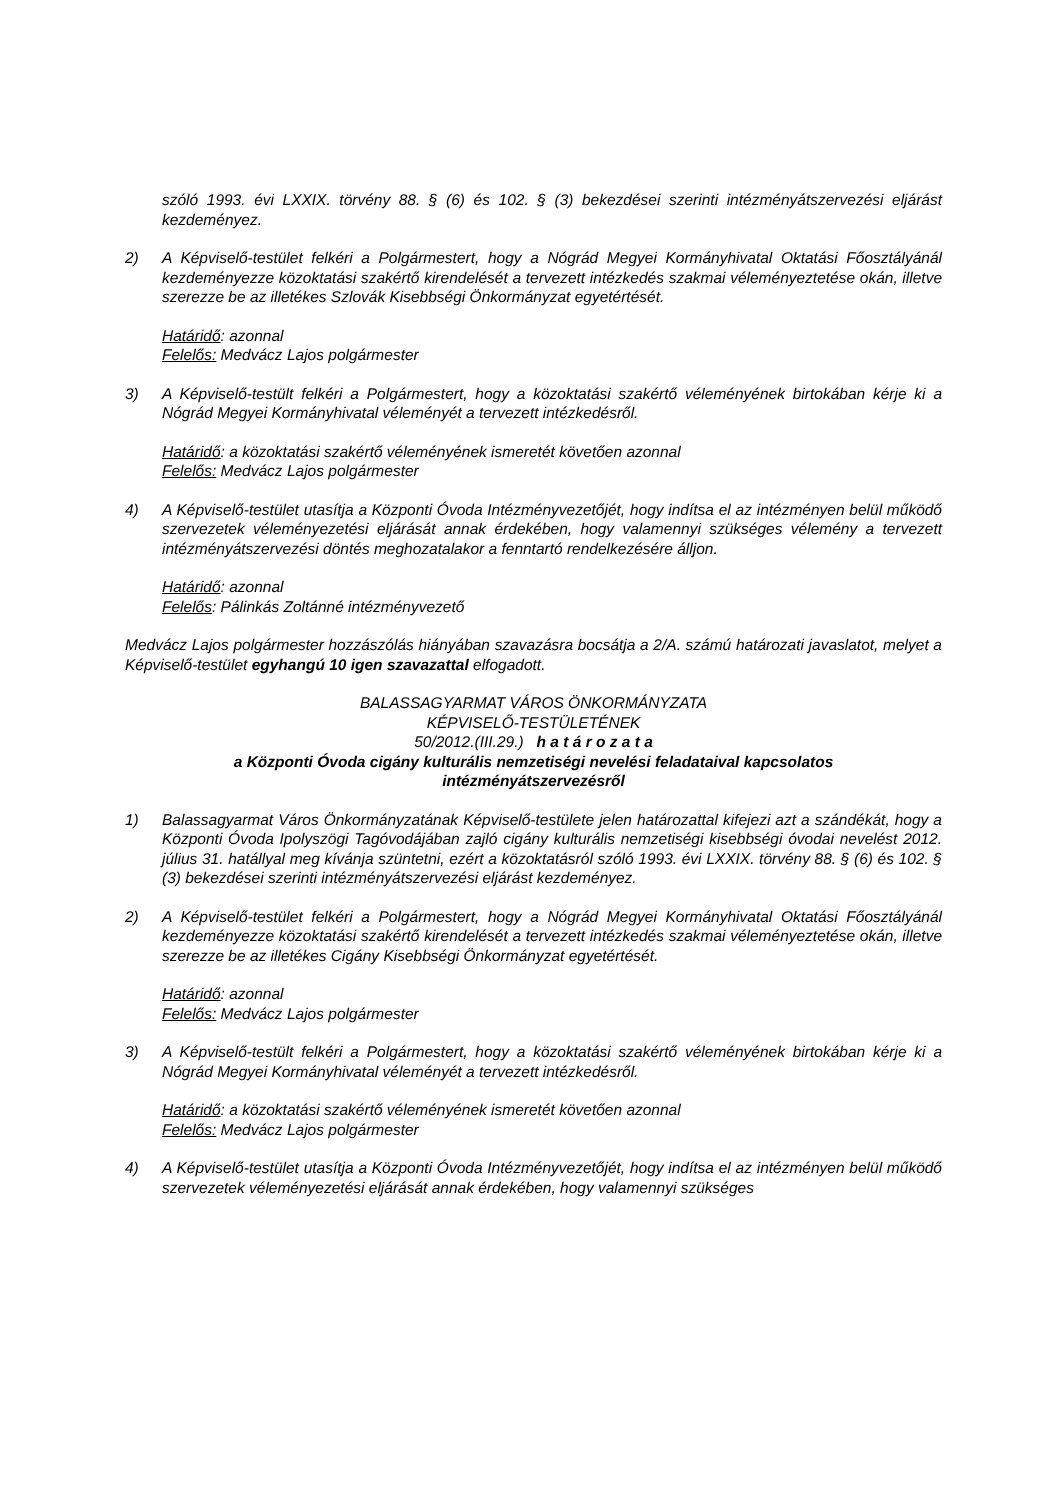szóló 1993. évi LXXIX. törvény 88. § (6) és 102. § (3) bekezdései szerinti intézményátszervezési eljárást kezdeményez.
2) A Képviselő-testület felkéri a Polgármestert, hogy a Nógrád Megyei Kormányhivatal Oktatási Főosztályánál kezdeményezze közoktatási szakértő kirendelését a tervezett intézkedés szakmai véleményeztetése okán, illetve szerezze be az illetékes Szlovák Kisebbségi Önkormányzat egyetértését.
Határidő: azonnal
Felelős: Medvácz Lajos polgármester
3) A Képviselő-testült felkéri a Polgármestert, hogy a közoktatási szakértő véleményének birtokában kérje ki a Nógrád Megyei Kormányhivatal véleményét a tervezett intézkedésről.
Határidő: a közoktatási szakértő véleményének ismeretét követően azonnal
Felelős: Medvácz Lajos polgármester
4) A Képviselő-testület utasítja a Központi Óvoda Intézményvezetőjét, hogy indítsa el az intézményen belül működő szervezetek véleményezetési eljárását annak érdekében, hogy valamennyi szükséges vélemény a tervezett intézményátszervezési döntés meghozatalakor a fenntartó rendelkezésére álljon.
Határidő: azonnal
Felelős: Pálinkás Zoltánné intézményvezető
Medvácz Lajos polgármester hozzászólás hiányában szavazásra bocsátja a 2/A. számú határozati javaslatot, melyet a Képviselő-testület egyhangú 10 igen szavazattal elfogadott.
BALASSAGYARMAT VÁROS ÖNKORMÁNYZATA
KÉPVISELŐ-TESTÜLETÉNEK
50/2012.(III.29.) h a t á r o z a t a
a Központi Óvoda cigány kulturális nemzetiségi nevelési feladataival kapcsolatos
intézményátszervezésről
1) Balassagyarmat Város Önkormányzatának Képviselő-testülete jelen határozattal kifejezi azt a szándékát, hogy a Központi Óvoda Ipolyszögi Tagóvodájában zajló cigány kulturális nemzetiségi kisebbségi óvodai nevelést 2012. július 31. hatállyal meg kívánja szüntetni, ezért a közoktatásról szóló 1993. évi LXXIX. törvény 88. § (6) és 102. § (3) bekezdései szerinti intézményátszervezési eljárást kezdeményez.
2) A Képviselő-testület felkéri a Polgármestert, hogy a Nógrád Megyei Kormányhivatal Oktatási Főosztályánál kezdeményezze közoktatási szakértő kirendelését a tervezett intézkedés szakmai véleményeztetése okán, illetve szerezze be az illetékes Cigány Kisebbségi Önkormányzat egyetértését.
Határidő: azonnal
Felelős: Medvácz Lajos polgármester
3) A Képviselő-testült felkéri a Polgármestert, hogy a közoktatási szakértő véleményének birtokában kérje ki a Nógrád Megyei Kormányhivatal véleményét a tervezett intézkedésről.
Határidő: a közoktatási szakértő véleményének ismeretét követően azonnal
Felelős: Medvácz Lajos polgármester
4) A Képviselő-testület utasítja a Központi Óvoda Intézményvezetőjét, hogy indítsa el az intézményen belül működő szervezetek véleményezetési eljárását annak érdekében, hogy valamennyi szükséges